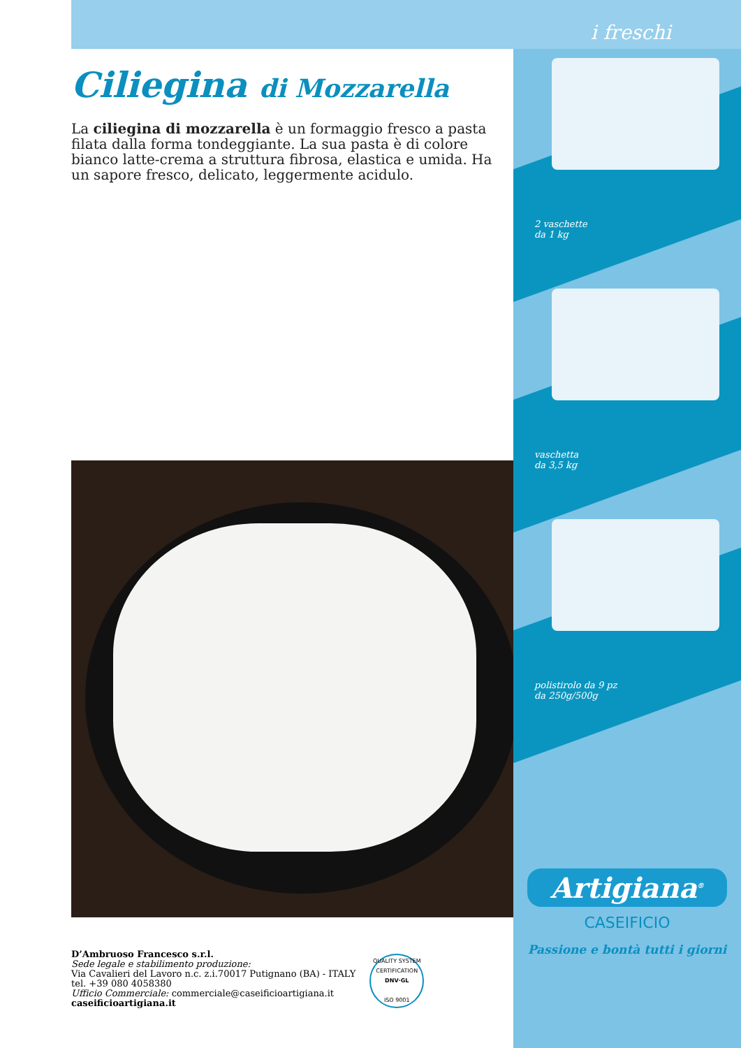Ciliegina di Mozzarella
La ciliegina di mozzarella è un formaggio fresco a pasta filata dalla forma tondeggiante. La sua pasta è di colore bianco latte-crema a struttura fibrosa, elastica e umida. Ha un sapore fresco, delicato, leggermente acidulo.
D’Ambruoso Francesco s.r.l.
Sede legale e stabilimento produzione:
Via Cavalieri del Lavoro n.c. z.i.70017 Putignano (BA) - ITALY
tel. +39 080 4058380
Ufficio Commerciale: commerciale@caseificioartigiana.it
caseificioartigiana.it
QUALITY SYSTEM CERTIFICATION
DNV·GL
ISO 9001
i freschi
2 vaschette
da 1 kg
vaschetta
da 3,5 kg
polistirolo da 9 pz
da 250g/500g
Artigiana<sup>®</sup>
CASEIFICIO
Passione e bontà tutti i giorni